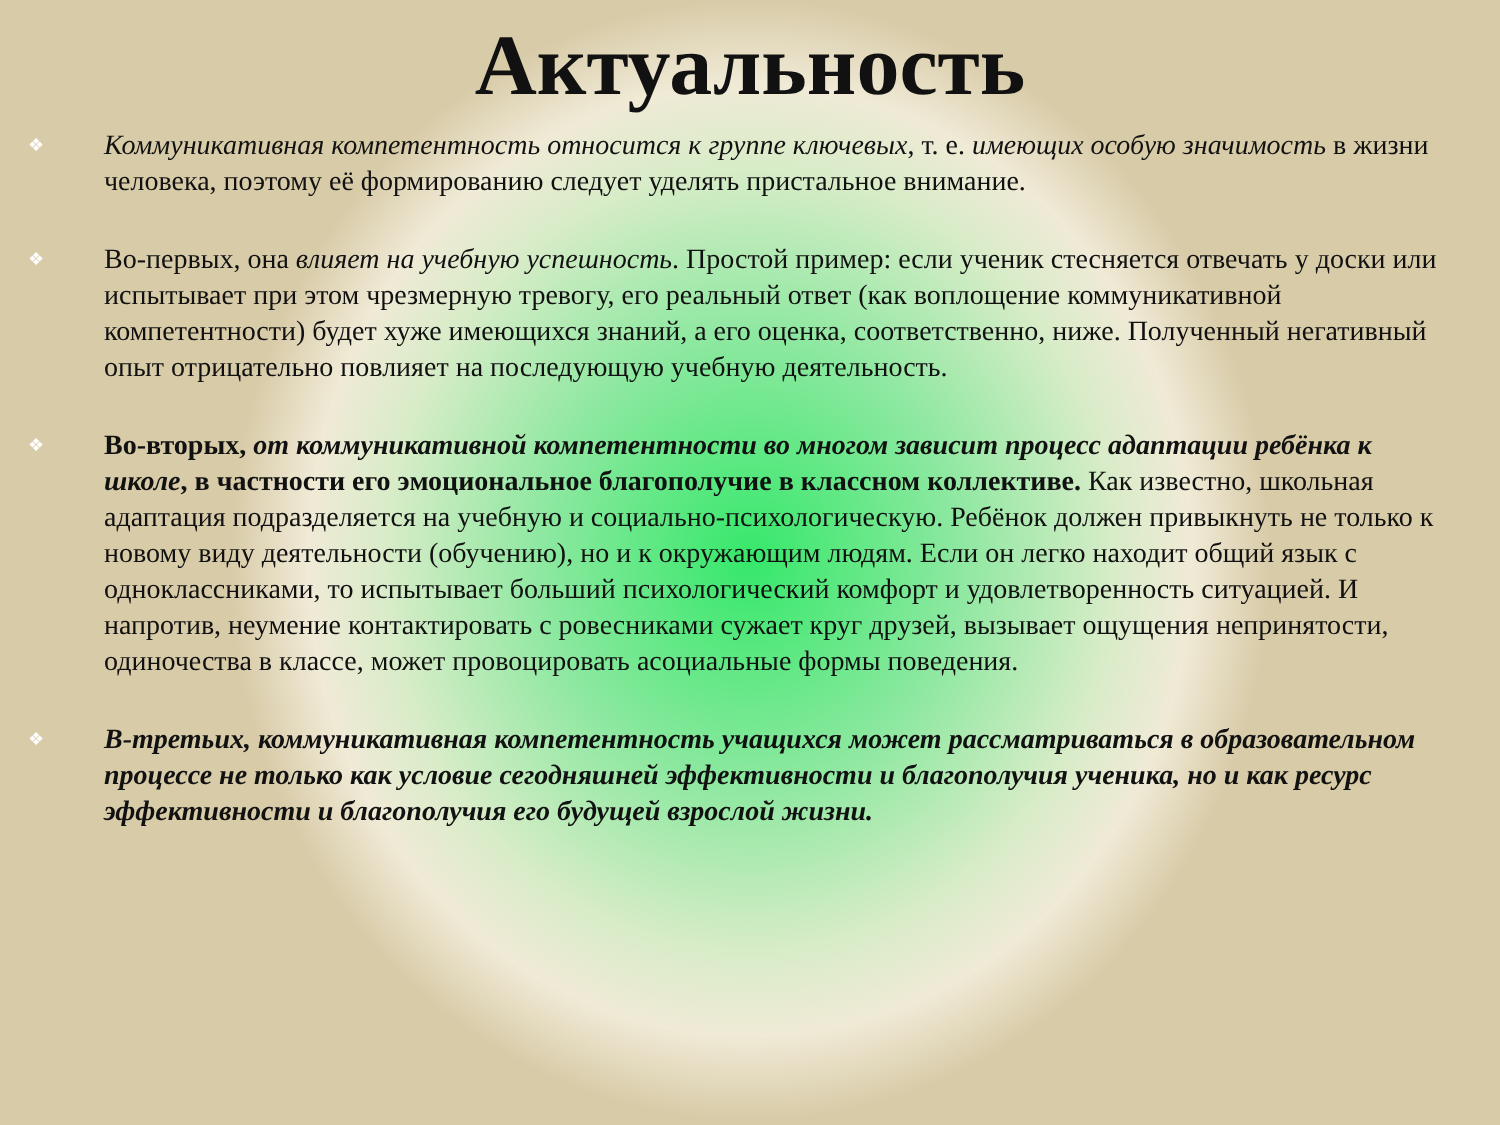Актуальность
❖ Коммуникативная компетентность относится к группе ключевых, т. е. имеющих особую значимость в жизни человека, поэтому её формированию следует уделять пристальное внимание.
❖ Во-первых, она влияет на учебную успешность. Простой пример: если ученик стесняется отвечать у доски или испытывает при этом чрезмерную тревогу, его реальный ответ (как воплощение коммуникативной компетентности) будет хуже имеющихся знаний, а его оценка, соответственно, ниже. Полученный негативный опыт отрицательно повлияет на последующую учебную деятельность.
❖ Во-вторых, от коммуникативной компетентности во многом зависит процесс адаптации ребёнка к школе, в частности его эмоциональное благополучие в классном коллективе. Как известно, школьная адаптация подразделяется на учебную и социально-психологическую. Ребёнок должен привыкнуть не только к новому виду деятельности (обучению), но и к окружающим людям. Если он легко находит общий язык с одноклассниками, то испытывает больший психологический комфорт и удовлетворенность ситуацией. И напротив, неумение контактировать с ровесниками сужает круг друзей, вызывает ощущения непринятости, одиночества в классе, может провоцировать асоциальные формы поведения.
❖ В-третьих, коммуникативная компетентность учащихся может рассматриваться в образовательном процессе не только как условие сегодняшней эффективности и благополучия ученика, но и как ресурс эффективности и благополучия его будущей взрослой жизни.